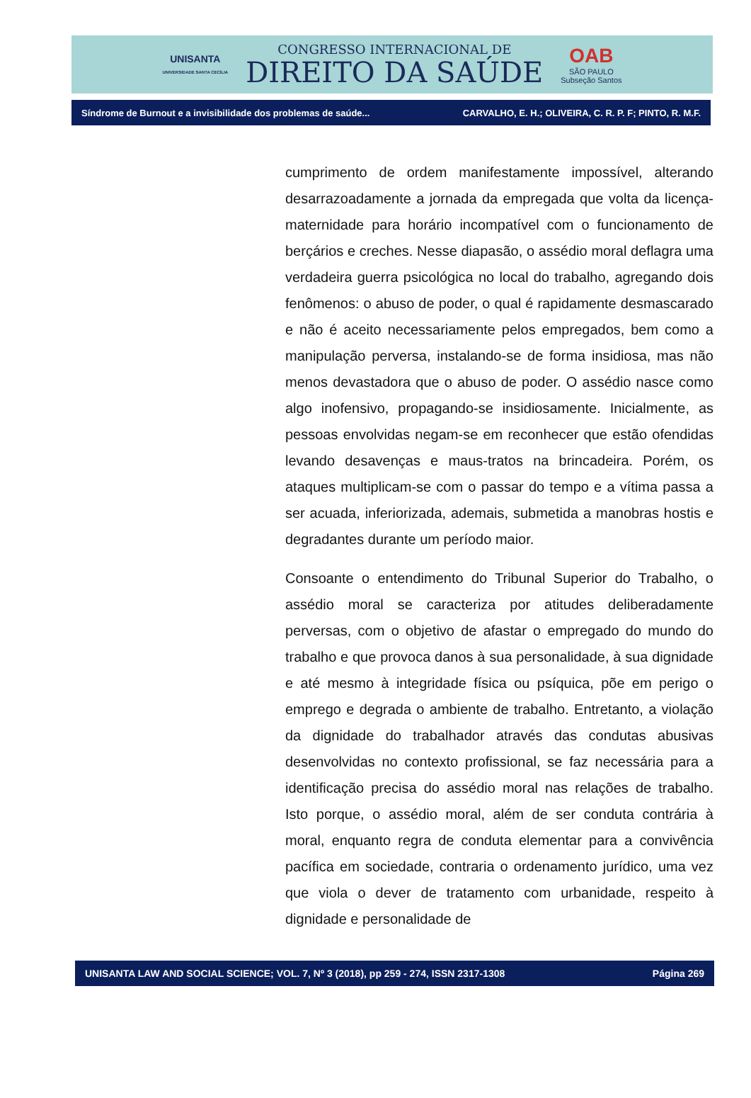UNISANTA
UNIVERSIDADE SANTA CECÍLIA
CONGRESSO INTERNACIONAL DE
DIREITO DA SAÚDE
OAB
SÃO PAULO
Subseção Santos
Síndrome de Burnout e a invisibilidade dos problemas de saúde... CARVALHO, E. H.; OLIVEIRA, C. R. P. F; PINTO, R. M.F.
cumprimento de ordem manifestamente impossível, alterando desarrazoadamente a jornada da empregada que volta da licença-maternidade para horário incompatível com o funcionamento de berçários e creches. Nesse diapasão, o assédio moral deflagra uma verdadeira guerra psicológica no local do trabalho, agregando dois fenômenos: o abuso de poder, o qual é rapidamente desmascarado e não é aceito necessariamente pelos empregados, bem como a manipulação perversa, instalando-se de forma insidiosa, mas não menos devastadora que o abuso de poder. O assédio nasce como algo inofensivo, propagando-se insidiosamente. Inicialmente, as pessoas envolvidas negam-se em reconhecer que estão ofendidas levando desavenças e maus-tratos na brincadeira. Porém, os ataques multiplicam-se com o passar do tempo e a vítima passa a ser acuada, inferiorizada, ademais, submetida a manobras hostis e degradantes durante um período maior.
Consoante o entendimento do Tribunal Superior do Trabalho, o assédio moral se caracteriza por atitudes deliberadamente perversas, com o objetivo de afastar o empregado do mundo do trabalho e que provoca danos à sua personalidade, à sua dignidade e até mesmo à integridade física ou psíquica, põe em perigo o emprego e degrada o ambiente de trabalho. Entretanto, a violação da dignidade do trabalhador através das condutas abusivas desenvolvidas no contexto profissional, se faz necessária para a identificação precisa do assédio moral nas relações de trabalho. Isto porque, o assédio moral, além de ser conduta contrária à moral, enquanto regra de conduta elementar para a convivência pacífica em sociedade, contraria o ordenamento jurídico, uma vez que viola o dever de tratamento com urbanidade, respeito à dignidade e personalidade de
UNISANTA LAW AND SOCIAL SCIENCE; VOL. 7, Nº 3 (2018), pp 259 - 274, ISSN 2317-1308 Página 269